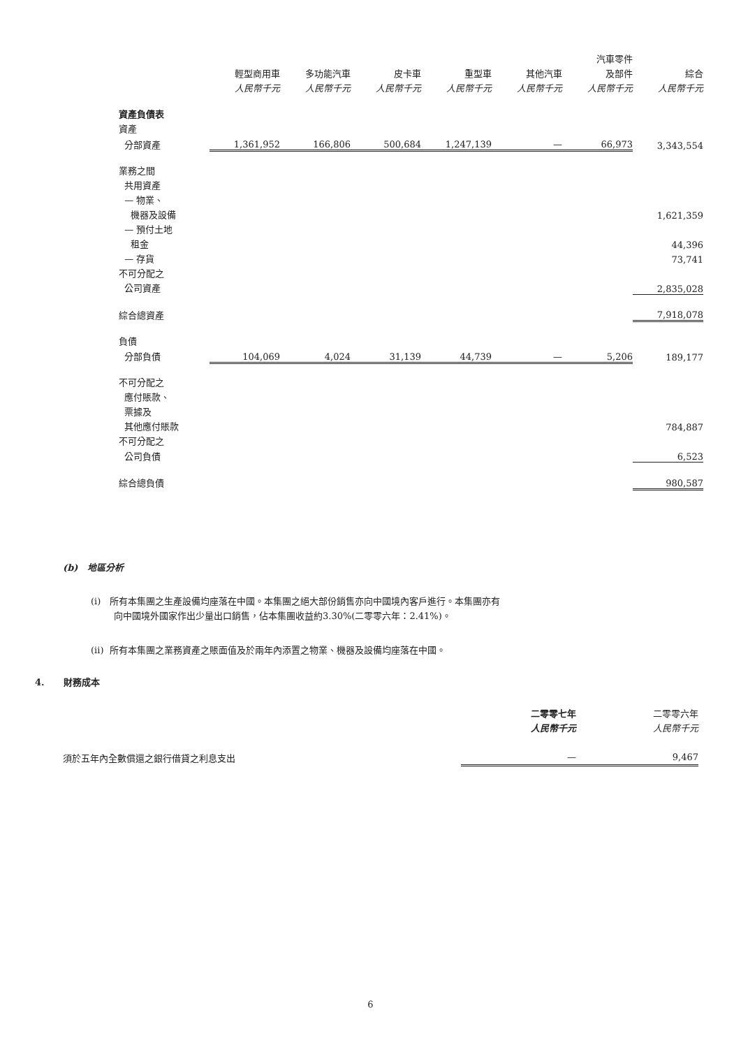| | | | | | | 汽車零件 | |
| --- | --- | --- | --- | --- | --- | --- | --- |
| | 輕型商用車 | 多功能汽車 | 皮卡車 | 重型車 | 其他汽車 | 及部件 | 綜合 |
| | 人民幣千元 | 人民幣千元 | 人民幣千元 | 人民幣千元 | 人民幣千元 | 人民幣千元 | 人民幣千元 |
| 資產負債表 | | | | | | | |
| 資產 | | | | | | | |
| 分部資產 | 1,361,952 | 166,806 | 500,684 | 1,247,139 | — | 66,973 | 3,343,554 |
| 業務之間 | | | | | | | |
| 共用資產 | | | | | | | |
| — 物業、 | | | | | | | |
| 機器及設備 | | | | | | | 1,621,359 |
| — 預付土地 | | | | | | | |
| 租金 | | | | | | | 44,396 |
| — 存貨 | | | | | | | 73,741 |
| 不可分配之 | | | | | | | |
| 公司資產 | | | | | | | 2,835,028 |
| 綜合總資產 | | | | | | | 7,918,078 |
| 負債 | | | | | | | |
| 分部負債 | 104,069 | 4,024 | 31,139 | 44,739 | — | 5,206 | 189,177 |
| 不可分配之 | | | | | | | |
| 應付賬款、 | | | | | | | |
| 票據及 | | | | | | | |
| 其他應付賬款 | | | | | | | 784,887 |
| 不可分配之 | | | | | | | |
| 公司負債 | | | | | | | 6,523 |
| 綜合總負債 | | | | | | | 980,587 |
(b) 地區分析
(i) 所有本集團之生產設備均座落在中國。本集團之絕大部份銷售亦向中國境內客戶進行。本集團亦有
向中國境外國家作出少量出口銷售，佔本集團收益約3.30%(二零零六年：2.41%)。
(ii) 所有本集團之業務資產之賬面值及於兩年內添置之物業、機器及設備均座落在中國。
4. 財務成本
| | 二零零七年 | 二零零六年 |
| | 人民幣千元 | 人民幣千元 |
| 須於五年內全數償還之銀行借貸之利息支出 | — | 9,467 |
6